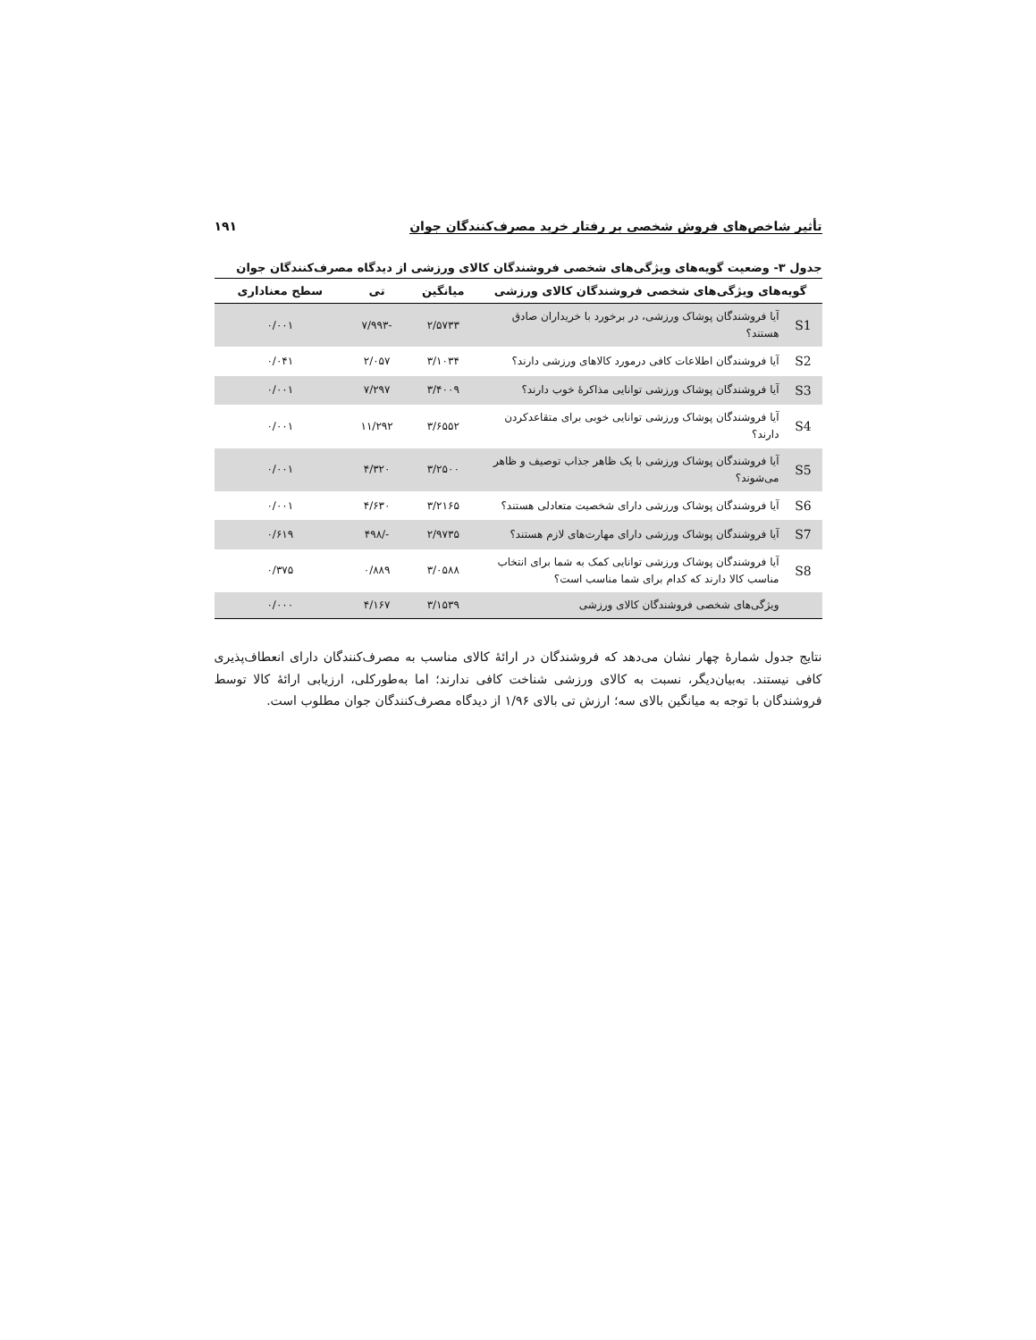تأثیر شاخص‌های فروش شخصی بر رفتار خرید مصرف‌کنندگان جوان ۱۹۱
جدول ۳- وضعیت گویه‌های ویژگی‌های شخصی فروشندگان کالای ورزشی از دیدگاه مصرف‌کنندگان جوان
| گویه‌های ویژگی‌های شخصی فروشندگان کالای ورزشی | | میانگین | تی | سطح معناداری |
| --- | --- | --- | --- | --- |
| S1 | آیا فروشندگان پوشاک ورزشی، در برخورد با خریداران صادق هستند؟ | ۲/۵۷۳۳ | -۷/۹۹۳ | ۰/۰۰۱ |
| S2 | آیا فروشندگان اطلاعات کافی درمورد کالاهای ورزشی دارند؟ | ۳/۱۰۳۴ | ۲/۰۵۷ | ۰/۰۴۱ |
| S3 | آیا فروشندگان پوشاک ورزشی توانایی مذاکرهٔ خوب دارند؟ | ۳/۴۰۰۹ | ۷/۲۹۷ | ۰/۰۰۱ |
| S4 | آیا فروشندگان پوشاک ورزشی توانایی خوبی برای متقاعدکردن دارند؟ | ۳/۶۵۵۲ | ۱۱/۲۹۲ | ۰/۰۰۱ |
| S5 | آیا فروشندگان پوشاک ورزشی با یک ظاهر جذاب توصیف و ظاهر می‌شوند؟ | ۳/۲۵۰۰ | ۴/۳۲۰ | ۰/۰۰۱ |
| S6 | آیا فروشندگان پوشاک ورزشی دارای شخصیت متعادلی هستند؟ | ۳/۲۱۶۵ | ۴/۶۳۰ | ۰/۰۰۱ |
| S7 | آیا فروشندگان پوشاک ورزشی دارای مهارت‌های لازم هستند؟ | ۲/۹۷۳۵ | -/۴۹۸ | ۰/۶۱۹ |
| S8 | آیا فروشندگان پوشاک ورزشی توانایی کمک به شما برای انتخاب مناسب کالا دارند که کدام برای شما مناسب است؟ | ۳/۰۵۸۸ | ۰/۸۸۹ | ۰/۳۷۵ |
| | ویژگی‌های شخصی فروشندگان کالای ورزشی | ۳/۱۵۳۹ | ۴/۱۶۷ | ۰/۰۰۰ |
نتایج جدول شمارهٔ چهار نشان می‌دهد که فروشندگان در ارائهٔ کالای مناسب به مصرف‌کنندگان دارای انعطاف‌پذیری کافی نیستند. به‌بیان‌دیگر، نسبت به کالای ورزشی شناخت کافی ندارند؛ اما به‌طورکلی، ارزیابی ارائهٔ کالا توسط فروشندگان با توجه به میانگین بالای سه؛ ارزش تی بالای ۱/۹۶ از دیدگاه مصرف‌کنندگان جوان مطلوب است.